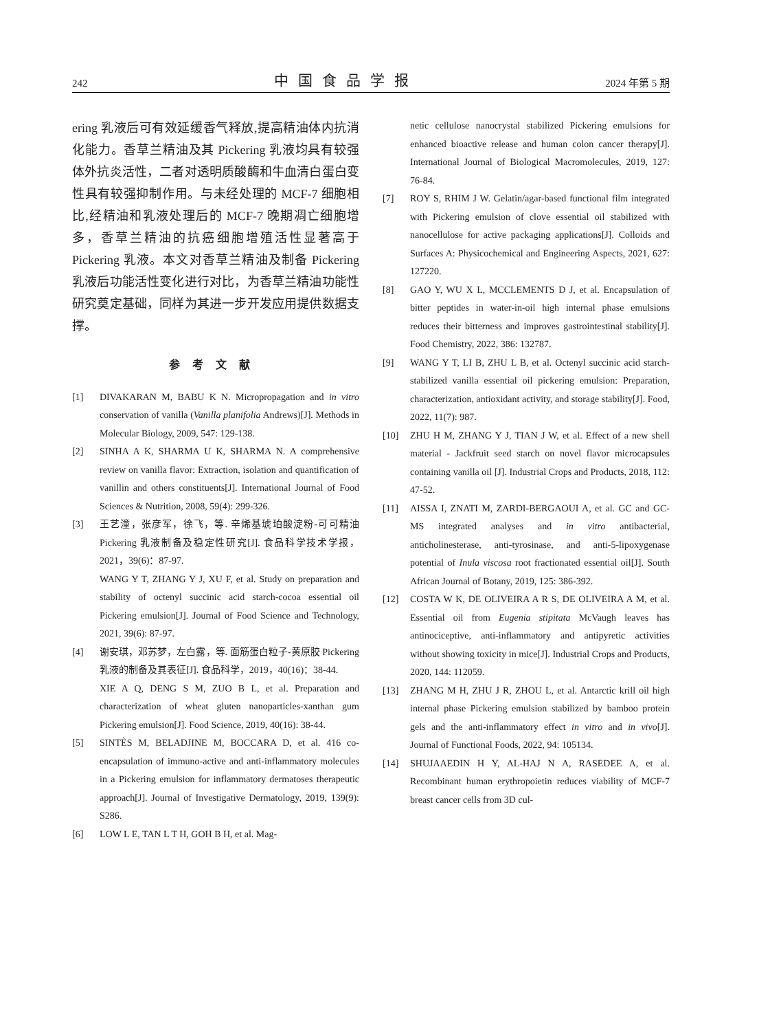242 中国食品学报 2024 年第 5 期
ering 乳液后可有效延缓香气释放,提高精油体内抗消化能力。香草兰精油及其 Pickering 乳液均具有较强体外抗炎活性，二者对透明质酸酶和牛血清白蛋白变性具有较强抑制作用。与未经处理的 MCF-7 细胞相比,经精油和乳液处理后的 MCF-7 晚期凋亡细胞增多，香草兰精油的抗癌细胞增殖活性显著高于 Pickering 乳液。本文对香草兰精油及制备 Pickering 乳液后功能活性变化进行对比，为香草兰精油功能性研究奠定基础，同样为其进一步开发应用提供数据支撑。
参考文献
[1] DIVAKARAN M, BABU K N. Micropropagation and in vitro conservation of vanilla (Vanilla planifolia Andrews)[J]. Methods in Molecular Biology, 2009, 547: 129-138.
[2] SINHA A K, SHARMA U K, SHARMA N. A comprehensive review on vanilla flavor: Extraction, isolation and quantification of vanillin and others constituents[J]. International Journal of Food Sciences & Nutrition, 2008, 59(4): 299-326.
[3] 王艺潼，张彦军，徐飞，等. 辛烯基琥珀酸淀粉-可可精油 Pickering 乳液制备及稳定性研究[J]. 食品科学技术学报，2021，39(6)：87-97.
WANG Y T, ZHANG Y J, XU F, et al. Study on preparation and stability of octenyl succinic acid starch-cocoa essential oil Pickering emulsion[J]. Journal of Food Science and Technology, 2021, 39(6): 87-97.
[4] 谢安琪，邓苏梦，左白露，等. 面筋蛋白粒子-黄原胶 Pickering 乳液的制备及其表征[J]. 食品科学，2019，40(16)：38-44.
XIE A Q, DENG S M, ZUO B L, et al. Preparation and characterization of wheat gluten nanoparticles-xanthan gum Pickering emulsion[J]. Food Science, 2019, 40(16): 38-44.
[5] SINTÈS M, BELADJINE M, BOCCARA D, et al. 416 co-encapsulation of immuno-active and anti-inflammatory molecules in a Pickering emulsion for inflammatory dermatoses therapeutic approach[J]. Journal of Investigative Dermatology, 2019, 139(9): S286.
[6] LOW L E, TAN L T H, GOH B H, et al. Mag-
netic cellulose nanocrystal stabilized Pickering emulsions for enhanced bioactive release and human colon cancer therapy[J]. International Journal of Biological Macromolecules, 2019, 127: 76-84.
[7] ROY S, RHIM J W. Gelatin/agar-based functional film integrated with Pickering emulsion of clove essential oil stabilized with nanocellulose for active packaging applications[J]. Colloids and Surfaces A: Physicochemical and Engineering Aspects, 2021, 627: 127220.
[8] GAO Y, WU X L, MCCLEMENTS D J, et al. Encapsulation of bitter peptides in water-in-oil high internal phase emulsions reduces their bitterness and improves gastrointestinal stability[J]. Food Chemistry, 2022, 386: 132787.
[9] WANG Y T, LI B, ZHU L B, et al. Octenyl succinic acid starch-stabilized vanilla essential oil pickering emulsion: Preparation, characterization, antioxidant activity, and storage stability[J]. Food, 2022, 11(7): 987.
[10] ZHU H M, ZHANG Y J, TIAN J W, et al. Effect of a new shell material - Jackfruit seed starch on novel flavor microcapsules containing vanilla oil [J]. Industrial Crops and Products, 2018, 112: 47-52.
[11] AISSA I, ZNATI M, ZARDI-BERGAOUI A, et al. GC and GC-MS integrated analyses and in vitro antibacterial, anticholinesterase, anti-tyrosinase, and anti-5-lipoxygenase potential of Inula viscosa root fractionated essential oil[J]. South African Journal of Botany, 2019, 125: 386-392.
[12] COSTA W K, DE OLIVEIRA A R S, DE OLIVEIRA A M, et al. Essential oil from Eugenia stipitata McVaugh leaves has antinociceptive, anti-inflammatory and antipyretic activities without showing toxicity in mice[J]. Industrial Crops and Products, 2020, 144: 112059.
[13] ZHANG M H, ZHU J R, ZHOU L, et al. Antarctic krill oil high internal phase Pickering emulsion stabilized by bamboo protein gels and the anti-inflammatory effect in vitro and in vivo[J]. Journal of Functional Foods, 2022, 94: 105134.
[14] SHUJAAEDIN H Y, AL-HAJ N A, RASEDEE A, et al. Recombinant human erythropoietin reduces viability of MCF-7 breast cancer cells from 3D cul-